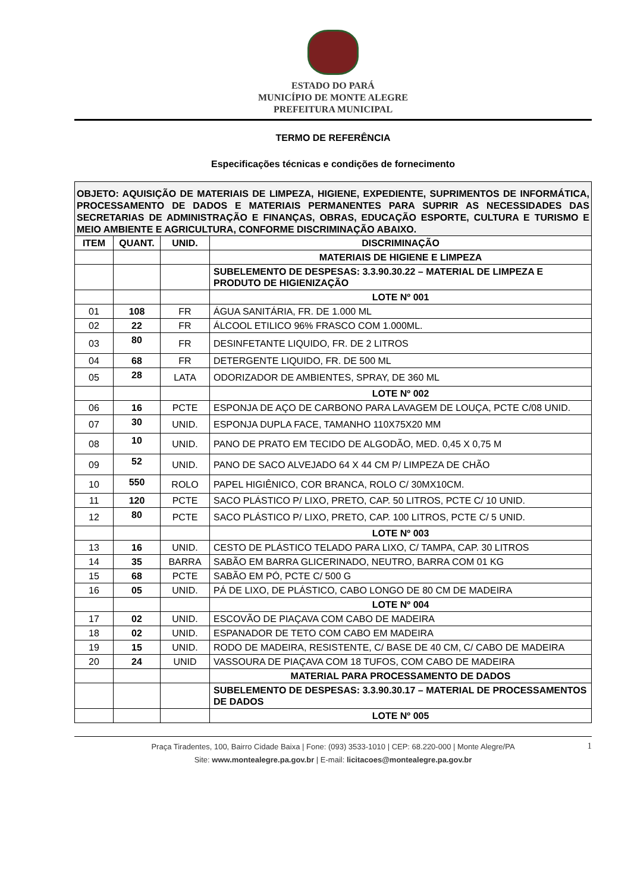ESTADO DO PARÁ
MUNICÍPIO DE MONTE ALEGRE
PREFEITURA MUNICIPAL
TERMO DE REFERÊNCIA
Especificações técnicas e condições de fornecimento
OBJETO: AQUISIÇÃO DE MATERIAIS DE LIMPEZA, HIGIENE, EXPEDIENTE, SUPRIMENTOS DE INFORMÁTICA, PROCESSAMENTO DE DADOS E MATERIAIS PERMANENTES PARA SUPRIR AS NECESSIDADES DAS SECRETARIAS DE ADMINISTRAÇÃO E FINANÇAS, OBRAS, EDUCAÇÃO ESPORTE, CULTURA E TURISMO E MEIO AMBIENTE E AGRICULTURA, CONFORME DISCRIMINAÇÃO ABAIXO.
| ITEM | QUANT. | UNID. | DISCRIMINAÇÃO |
| --- | --- | --- | --- |
| | | | MATERIAIS DE HIGIENE E LIMPEZA |
| | | | SUBELEMENTO DE DESPESAS: 3.3.90.30.22 – MATERIAL DE LIMPEZA E PRODUTO DE HIGIENIZAÇÃO |
| | | | LOTE Nº 001 |
| 01 | 108 | FR | ÁGUA SANITÁRIA, FR. DE 1.000 ML |
| 02 | 22 | FR | ÁLCOOL ETILICO 96% FRASCO COM 1.000ML. |
| 03 | 80 | FR | DESINFETANTE LIQUIDO, FR. DE 2 LITROS |
| 04 | 68 | FR | DETERGENTE LIQUIDO, FR. DE 500 ML |
| 05 | 28 | LATA | ODORIZADOR DE AMBIENTES, SPRAY, DE 360 ML |
| | | | LOTE Nº 002 |
| 06 | 16 | PCTE | ESPONJA DE AÇO DE CARBONO PARA LAVAGEM DE LOUÇA, PCTE C/08 UNID. |
| 07 | 30 | UNID. | ESPONJA DUPLA FACE, TAMANHO 110X75X20 MM |
| 08 | 10 | UNID. | PANO DE PRATO EM TECIDO DE ALGODÃO, MED. 0,45 X 0,75 M |
| 09 | 52 | UNID. | PANO DE SACO ALVEJADO 64 X 44 CM P/ LIMPEZA DE CHÃO |
| 10 | 550 | ROLO | PAPEL HIGIÊNICO, COR BRANCA, ROLO C/ 30MX10CM. |
| 11 | 120 | PCTE | SACO PLÁSTICO P/ LIXO, PRETO, CAP. 50 LITROS, PCTE C/ 10 UNID. |
| 12 | 80 | PCTE | SACO PLÁSTICO P/ LIXO, PRETO, CAP. 100 LITROS, PCTE C/ 5 UNID. |
| | | | LOTE Nº 003 |
| 13 | 16 | UNID. | CESTO DE PLÁSTICO TELADO PARA LIXO, C/ TAMPA, CAP. 30 LITROS |
| 14 | 35 | BARRA | SABÃO EM BARRA GLICERINADO, NEUTRO, BARRA COM 01 KG |
| 15 | 68 | PCTE | SABÃO EM PÓ, PCTE C/ 500 G |
| 16 | 05 | UNID. | PÁ DE LIXO, DE PLÁSTICO, CABO LONGO DE 80 CM DE MADEIRA |
| | | | LOTE Nº 004 |
| 17 | 02 | UNID. | ESCOVÃO DE PIAÇAVA COM CABO DE MADEIRA |
| 18 | 02 | UNID. | ESPANADOR DE TETO COM CABO EM MADEIRA |
| 19 | 15 | UNID. | RODO DE MADEIRA, RESISTENTE, C/ BASE DE 40 CM, C/ CABO DE MADEIRA |
| 20 | 24 | UNID | VASSOURA DE PIAÇAVA COM 18 TUFOS, COM CABO DE MADEIRA |
| | | | MATERIAL PARA PROCESSAMENTO DE DADOS |
| | | | SUBELEMENTO DE DESPESAS: 3.3.90.30.17 – MATERIAL DE PROCESSAMENTOS DE DADOS |
| | | | LOTE Nº 005 |
1 Praça Tiradentes, 100, Bairro Cidade Baixa | Fone: (093) 3533-1010 | CEP: 68.220-000 | Monte Alegre/PA
Site: www.montealegre.pa.gov.br | E-mail: licitacoes@montealegre.pa.gov.br